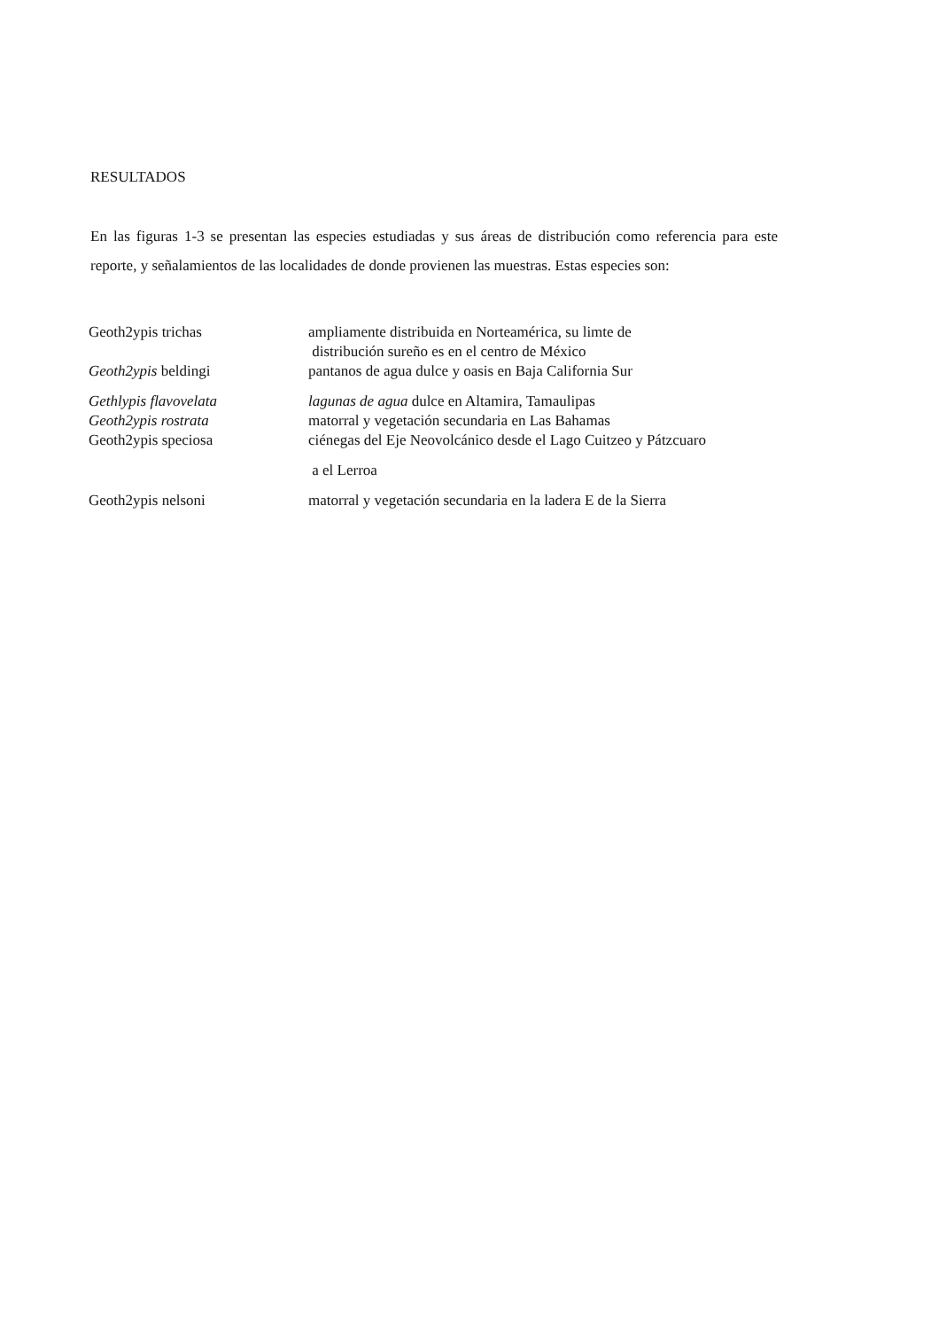RESULTADOS
En las figuras 1-3 se presentan las especies estudiadas y sus áreas de distribución como referencia para este reporte, y señalamientos de las localidades de donde provienen las muestras. Estas especies son:
| Geoth2ypis trichas | ampliamente distribuida en Norteamérica, su limte de distribución sureño es en el centro de México |
| Geoth2ypis beldingi | pantanos de agua dulce y oasis en Baja California Sur |
| Gethlypis flavovelata | lagunas de agua dulce en Altamira, Tamaulipas |
| Geoth2ypis rostrata | matorral y vegetación secundaria en Las Bahamas |
| Geoth2ypis speciosa | ciénegas del Eje Neovolcánico desde el Lago Cuitzeo y Pátzcuaro a el Lerroa |
| Geoth2ypis nelsoni | matorral y vegetación secundaria en la ladera E de la Sierra |